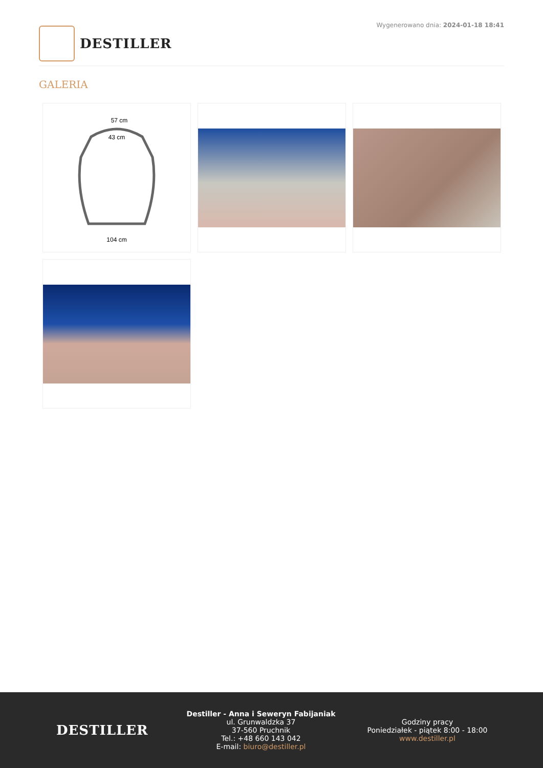DESTILLER
Wygenerowano dnia: 2024-01-18 18:41
GALERIA
57 cm
43 cm
104 cm
DESTILLER
Destiller - Anna i Seweryn Fabijaniak
ul. Grunwaldzka 37
37-560 Pruchnik
Tel.: +48 660 143 042
E-mail: biuro@destiller.pl
Godziny pracy
Poniedziałek - piątek 8:00 - 18:00
www.destiller.pl